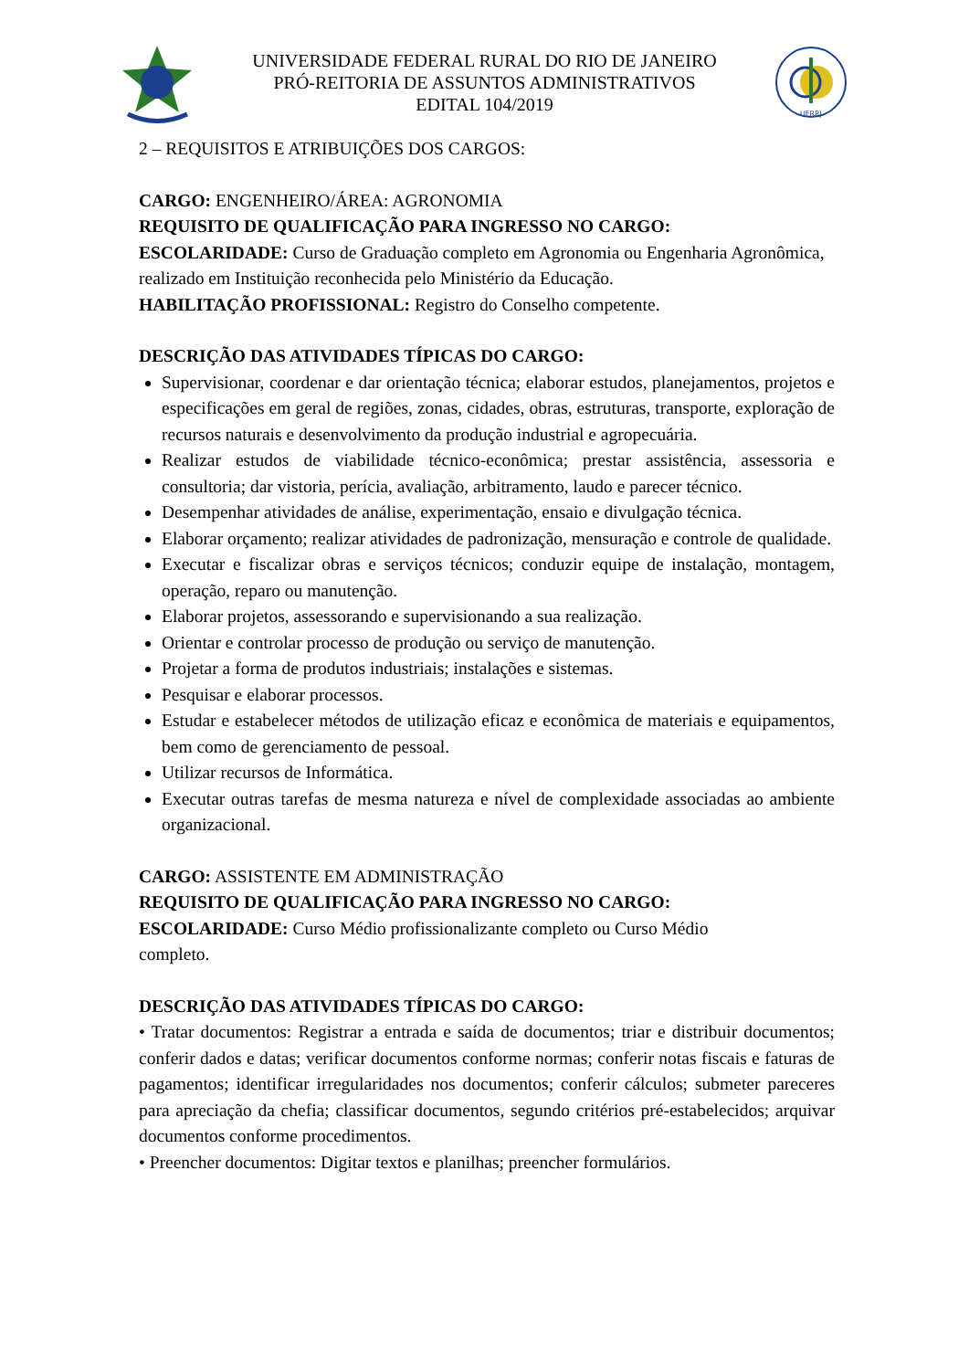UNIVERSIDADE FEDERAL RURAL DO RIO DE JANEIRO
PRÓ-REITORIA DE ASSUNTOS ADMINISTRATIVOS
EDITAL 104/2019
UFRRJ
2 – REQUISITOS E ATRIBUIÇÕES DOS CARGOS:
CARGO: ENGENHEIRO/ÁREA: AGRONOMIA
REQUISITO DE QUALIFICAÇÃO PARA INGRESSO NO CARGO:
ESCOLARIDADE: Curso de Graduação completo em Agronomia ou Engenharia Agronômica, realizado em Instituição reconhecida pelo Ministério da Educação.
HABILITAÇÃO PROFISSIONAL: Registro do Conselho competente.
DESCRIÇÃO DAS ATIVIDADES TÍPICAS DO CARGO:
Supervisionar, coordenar e dar orientação técnica; elaborar estudos, planejamentos, projetos e especificações em geral de regiões, zonas, cidades, obras, estruturas, transporte, exploração de recursos naturais e desenvolvimento da produção industrial e agropecuária.
Realizar estudos de viabilidade técnico-econômica; prestar assistência, assessoria e consultoria; dar vistoria, perícia, avaliação, arbitramento, laudo e parecer técnico.
Desempenhar atividades de análise, experimentação, ensaio e divulgação técnica.
Elaborar orçamento; realizar atividades de padronização, mensuração e controle de qualidade.
Executar e fiscalizar obras e serviços técnicos; conduzir equipe de instalação, montagem, operação, reparo ou manutenção.
Elaborar projetos, assessorando e supervisionando a sua realização.
Orientar e controlar processo de produção ou serviço de manutenção.
Projetar a forma de produtos industriais; instalações e sistemas.
Pesquisar e elaborar processos.
Estudar e estabelecer métodos de utilização eficaz e econômica de materiais e equipamentos, bem como de gerenciamento de pessoal.
Utilizar recursos de Informática.
Executar outras tarefas de mesma natureza e nível de complexidade associadas ao ambiente organizacional.
CARGO: ASSISTENTE EM ADMINISTRAÇÃO
REQUISITO DE QUALIFICAÇÃO PARA INGRESSO NO CARGO:
ESCOLARIDADE: Curso Médio profissionalizante completo ou Curso Médio
completo.
DESCRIÇÃO DAS ATIVIDADES TÍPICAS DO CARGO:
• Tratar documentos: Registrar a entrada e saída de documentos; triar e distribuir documentos; conferir dados e datas; verificar documentos conforme normas; conferir notas fiscais e faturas de pagamentos; identificar irregularidades nos documentos; conferir cálculos; submeter pareceres para apreciação da chefia; classificar documentos, segundo critérios pré-estabelecidos; arquivar documentos conforme procedimentos.
• Preencher documentos: Digitar textos e planilhas; preencher formulários.